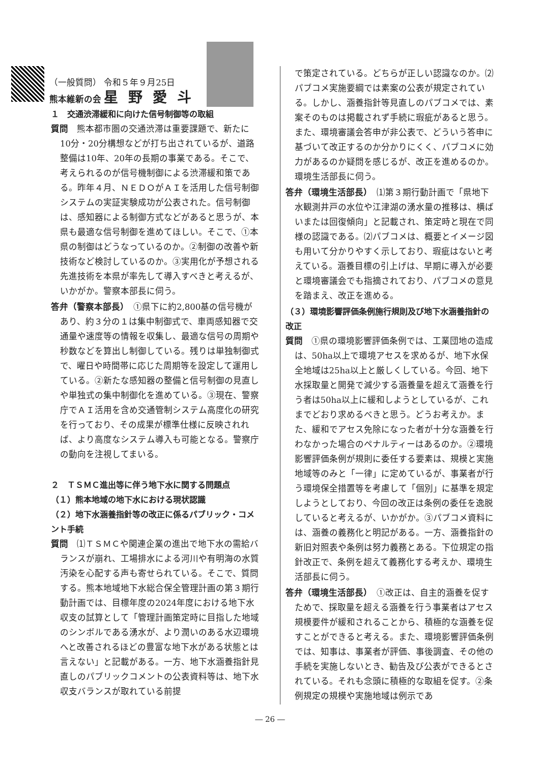（一般質問） 令和５年９月25日
熊本維新の会 星野愛斗
１　交通渋滞緩和に向けた信号制御等の取組
質問　熊本都市圏の交通渋滞は重要課題で、新たに10分・20分構想などが打ち出されているが、道路整備は10年、20年の長期の事業である。そこで、考えられるのが信号機制御による渋滞緩和策である。昨年４月、ＮＥＤＯがＡＩを活用した信号制御システムの実証実験成功が公表された。信号制御は、感知器による制御方式などがあると思うが、本県も最適な信号制御を進めてほしい。そこで、①本県の制御はどうなっているのか。②制御の改善や新技術など検討しているのか。③実用化が予想される先進技術を本県が率先して導入すべきと考えるが、いかがか。警察本部長に伺う。
答弁（警察本部長）　①県下に約2,800基の信号機があり、約３分の１は集中制御式で、車両感知器で交通量や速度等の情報を収集し、最適な信号の周期や秒数などを算出し制御している。残りは単独制御式で、曜日や時間帯に応じた周期等を設定して運用している。②新たな感知器の整備と信号制御の見直しや単独式の集中制御化を進めている。③現在、警察庁でＡＩ活用を含め交通管制システム高度化の研究を行っており、その成果が標準仕様に反映されれば、より高度なシステム導入も可能となる。警察庁の動向を注視してまいる。
２　ＴＳＭＣ進出等に伴う地下水に関する問題点
（１）熊本地域の地下水における現状認識
（２）地下水涵養指針等の改正に係るパブリック・コメント手続
質問　⑴ＴＳＭＣや関連企業の進出で地下水の需給バランスが崩れ、工場排水による河川や有明海の水質汚染を心配する声も寄せられている。そこで、質問する。熊本地域地下水総合保全管理計画の第３期行動計画では、目標年度の2024年度における地下水収支の試算として「管理計画策定時に目指した地域のシンボルである湧水が、より潤いのある水辺環境へと改善されるほどの豊富な地下水がある状態とは言えない」と記載がある。一方、地下水涵養指針見直しのパブリックコメントの公表資料等は、地下水収支バランスが取れている前提
で策定されている。どちらが正しい認識なのか。⑵パブコメ実施要綱では素案の公表が規定されている。しかし、涵養指針等見直しのパブコメでは、素案そのものは掲載されず手続に瑕疵があると思う。また、環境審議会答申が非公表で、どういう答申に基づいて改正するのか分かりにくく、パブコメに効力があるのか疑問を感じるが、改正を進めるのか。環境生活部長に伺う。
答弁（環境生活部長）　⑴第３期行動計画で「県地下水観測井戸の水位や江津湖の湧水量の推移は、横ばいまたは回復傾向」と記載され、策定時と現在で同様の認識である。⑵パブコメは、概要とイメージ図も用いて分かりやすく示しており、瑕疵はないと考えている。涵養目標の引上げは、早期に導入が必要と環境審議会でも指摘されており、パブコメの意見を踏まえ、改正を進める。
（３）環境影響評価条例施行規則及び地下水涵養指針の改正
質問　①県の環境影響評価条例では、工業団地の造成は、50ha以上で環境アセスを求めるが、地下水保全地域は25ha以上と厳しくしている。今回、地下水採取量と開発で減少する涵養量を超えて涵養を行う者は50ha以上に緩和しようとしているが、これまでどおり求めるべきと思う。どうお考えか。また、緩和でアセス免除になった者が十分な涵養を行わなかった場合のペナルティーはあるのか。②環境影響評価条例が規則に委任する要素は、規模と実施地域等のみと「一律」に定めているが、事業者が行う環境保全措置等を考慮して「個別」に基準を規定しようとしており、今回の改正は条例の委任を逸脱していると考えるが、いかがか。③パブコメ資料には、涵養の義務化と明記がある。一方、涵養指針の新旧対照表や条例は努力義務とある。下位規定の指針改正で、条例を超えて義務化する考えか、環境生活部長に伺う。
答弁（環境生活部長）　①改正は、自主的涵養を促すためで、採取量を超える涵養を行う事業者はアセス規模要件が緩和されることから、積極的な涵養を促すことができると考える。また、環境影響評価条例では、知事は、事業者が評価、事後調査、その他の手続を実施しないとき、勧告及び公表ができるとされている。それも念頭に積極的な取組を促す。②条例規定の規模や実施地域は例示であ
― 26 ―